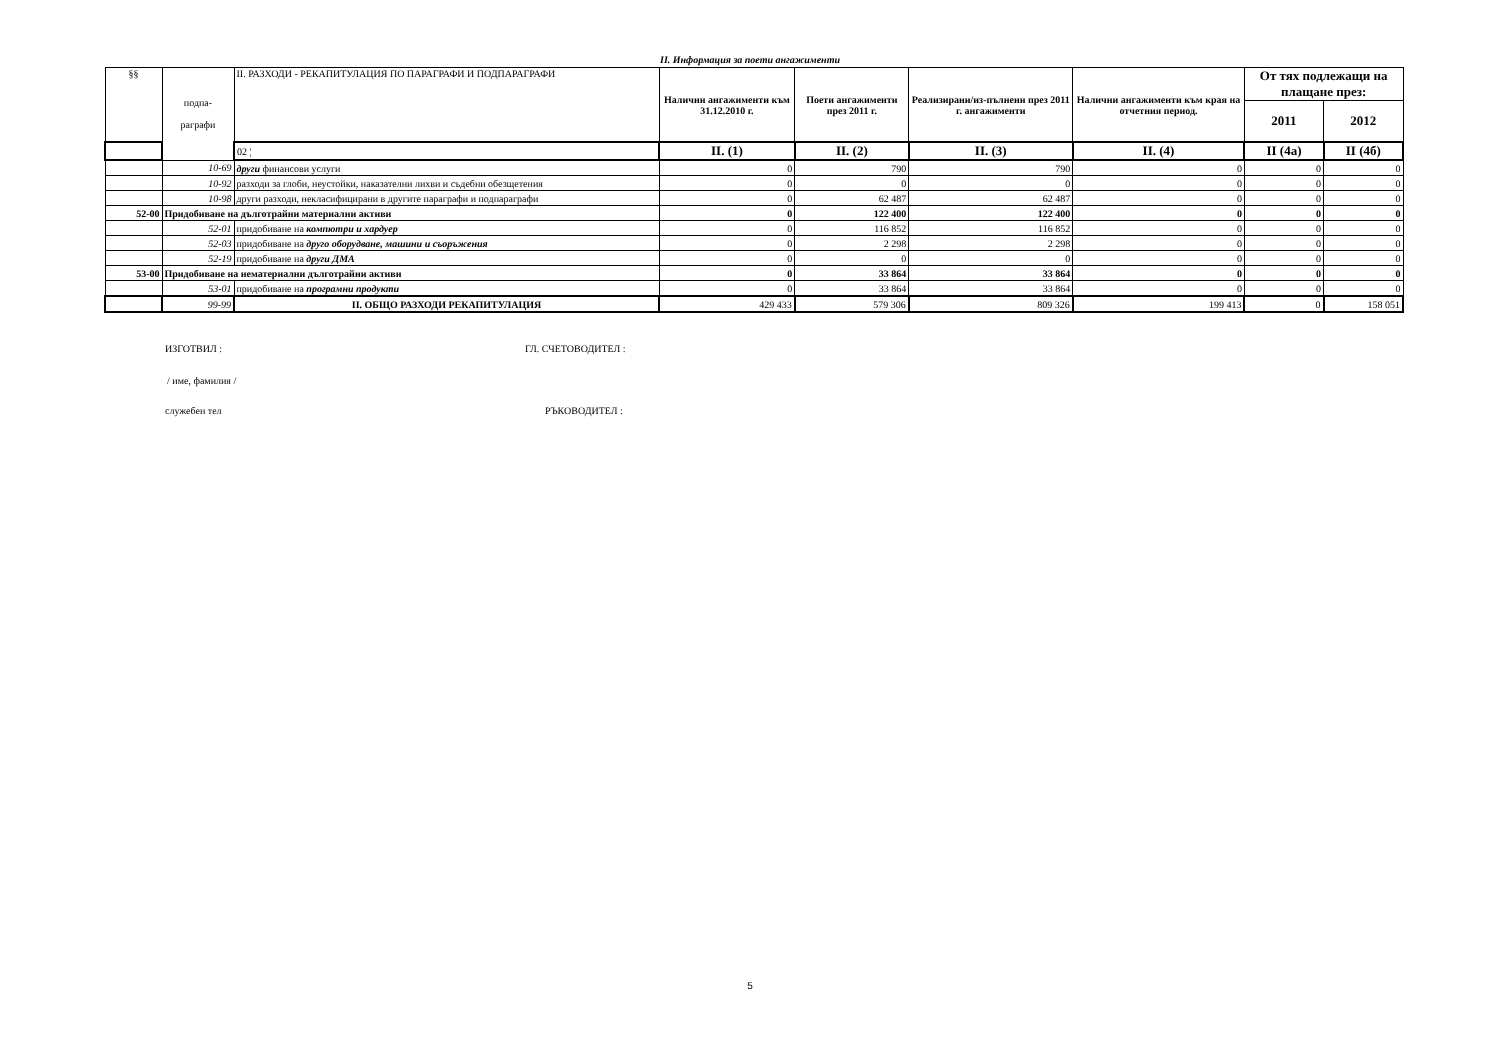II. Информация за поети ангажименти
| §§ | подпа- раграфи | II. РАЗХОДИ - РЕКАПИТУЛАЦИЯ ПО ПАРАГРАФИ И ПОДПАРАГРАФИ | Налични ангажименти към 31.12.2010 г. | Поети ангажименти през 2011 г. | Реализирани/из-пълнени през 2011 г. ангажименти | Налични ангажименти към края на отчетния период. | От тях подлежащи на плащане през: | |
| | | | | | | | 2011 | 2012 |
| | | 02 ¦ | II. (1) | II. (2) | II. (3) | II. (4) | II (4а) | II (4б) |
| | 10-69 | други финансови услуги | 0 | 790 | 790 | 0 | 0 | 0 |
| | 10-92 | разходи за глоби, неустойки, наказателни лихви и съдебни обезщетения | 0 | 0 | 0 | 0 | 0 | 0 |
| | 10-98 | други разходи, некласифицирани в другите параграфи и подпараграфи | 0 | 62 487 | 62 487 | 0 | 0 | 0 |
| 52-00 | Придобиване на дълготрайни материални активи | | 0 | 122 400 | 122 400 | 0 | 0 | 0 |
| | 52-01 | придобиване на компютри и хардуер | 0 | 116 852 | 116 852 | 0 | 0 | 0 |
| | 52-03 | придобиване на друго оборудване, машини и съоръжения | 0 | 2 298 | 2 298 | 0 | 0 | 0 |
| | 52-19 | придобиване на други ДМА | 0 | 0 | 0 | 0 | 0 | 0 |
| 53-00 | Придобиване на нематериални дълготрайни активи | | 0 | 33 864 | 33 864 | 0 | 0 | 0 |
| | 53-01 | придобиване на програмни продукти | 0 | 33 864 | 33 864 | 0 | 0 | 0 |
| | 99-99 | II. ОБЩО РАЗХОДИ РЕКАПИТУЛАЦИЯ | 429 433 | 579 306 | 809 326 | 199 413 | 0 | 158 051 |
ИЗГОТВИЛ : ГЛ. СЧЕТОВОДИТЕЛ :
/ име, фамилия /
служебен тел РЪКОВОДИТЕЛ :
5